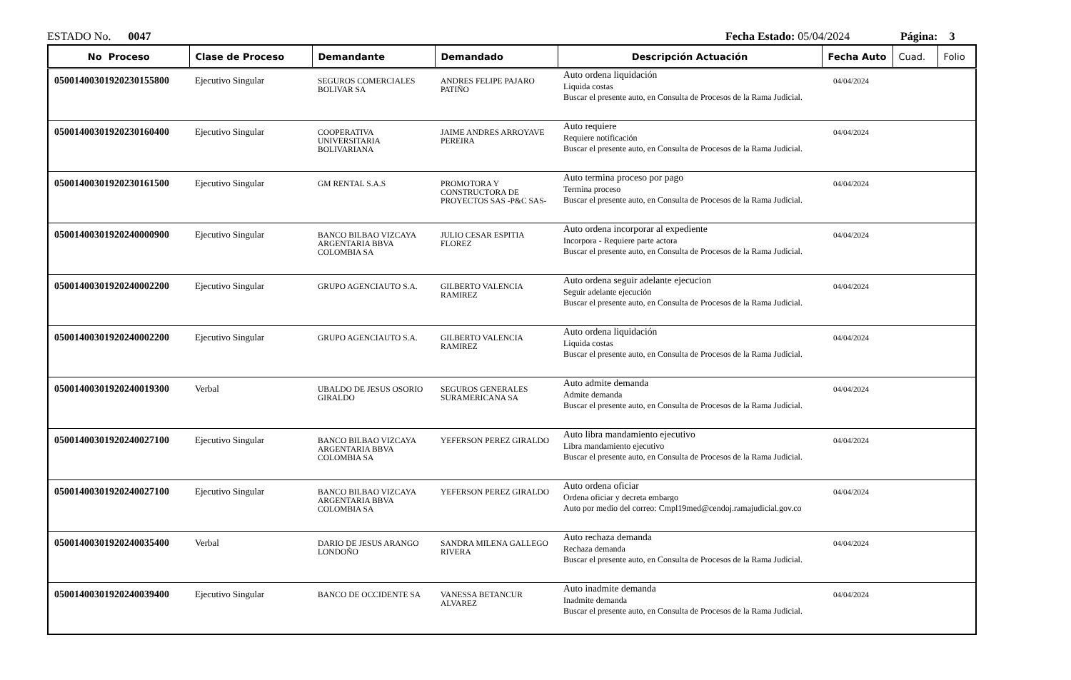ESTADO No. 0047 Fecha Estado: 05/04/2024 Página: 3
| No Proceso | Clase de Proceso | Demandante | Demandado | Descripción Actuación | Fecha Auto | Cuad. | Folio |
| --- | --- | --- | --- | --- | --- | --- | --- |
| 05001400301920230155800 | Ejecutivo Singular | SEGUROS COMERCIALES BOLIVAR SA | ANDRES FELIPE PAJARO PATIÑO | Auto ordena liquidación Liquida costas Buscar el presente auto, en Consulta de Procesos de la Rama Judicial. | 04/04/2024 | | |
| 05001400301920230160400 | Ejecutivo Singular | COOPERATIVA UNIVERSITARIA BOLIVARIANA | JAIME ANDRES ARROYAVE PEREIRA | Auto requiere Requiere notificación Buscar el presente auto, en Consulta de Procesos de la Rama Judicial. | 04/04/2024 | | |
| 05001400301920230161500 | Ejecutivo Singular | GM RENTAL S.A.S | PROMOTORA Y CONSTRUCTORA DE PROYECTOS SAS -P&C SAS- | Auto termina proceso por pago Termina proceso Buscar el presente auto, en Consulta de Procesos de la Rama Judicial. | 04/04/2024 | | |
| 05001400301920240000900 | Ejecutivo Singular | BANCO BILBAO VIZCAYA ARGENTARIA BBVA COLOMBIA SA | JULIO CESAR ESPITIA FLOREZ | Auto ordena incorporar al expediente Incorpora - Requiere parte actora Buscar el presente auto, en Consulta de Procesos de la Rama Judicial. | 04/04/2024 | | |
| 05001400301920240002200 | Ejecutivo Singular | GRUPO AGENCIAUTO S.A. | GILBERTO VALENCIA RAMIREZ | Auto ordena seguir adelante ejecucion Seguir adelante ejecución Buscar el presente auto, en Consulta de Procesos de la Rama Judicial. | 04/04/2024 | | |
| 05001400301920240002200 | Ejecutivo Singular | GRUPO AGENCIAUTO S.A. | GILBERTO VALENCIA RAMIREZ | Auto ordena liquidación Liquida costas Buscar el presente auto, en Consulta de Procesos de la Rama Judicial. | 04/04/2024 | | |
| 05001400301920240019300 | Verbal | UBALDO DE JESUS OSORIO GIRALDO | SEGUROS GENERALES SURAMERICANA SA | Auto admite demanda Admite demanda Buscar el presente auto, en Consulta de Procesos de la Rama Judicial. | 04/04/2024 | | |
| 05001400301920240027100 | Ejecutivo Singular | BANCO BILBAO VIZCAYA ARGENTARIA BBVA COLOMBIA SA | YEFERSON PEREZ GIRALDO | Auto libra mandamiento ejecutivo Libra mandamiento ejecutivo Buscar el presente auto, en Consulta de Procesos de la Rama Judicial. | 04/04/2024 | | |
| 05001400301920240027100 | Ejecutivo Singular | BANCO BILBAO VIZCAYA ARGENTARIA BBVA COLOMBIA SA | YEFERSON PEREZ GIRALDO | Auto ordena oficiar Ordena oficiar y decreta embargo Auto por medio del correo: Cmpl19med@cendoj.ramajudicial.gov.co | 04/04/2024 | | |
| 05001400301920240035400 | Verbal | DARIO DE JESUS ARANGO LONDOÑO | SANDRA MILENA GALLEGO RIVERA | Auto rechaza demanda Rechaza demanda Buscar el presente auto, en Consulta de Procesos de la Rama Judicial. | 04/04/2024 | | |
| 05001400301920240039400 | Ejecutivo Singular | BANCO DE OCCIDENTE SA | VANESSA BETANCUR ALVAREZ | Auto inadmite demanda Inadmite demanda Buscar el presente auto, en Consulta de Procesos de la Rama Judicial. | 04/04/2024 | | |